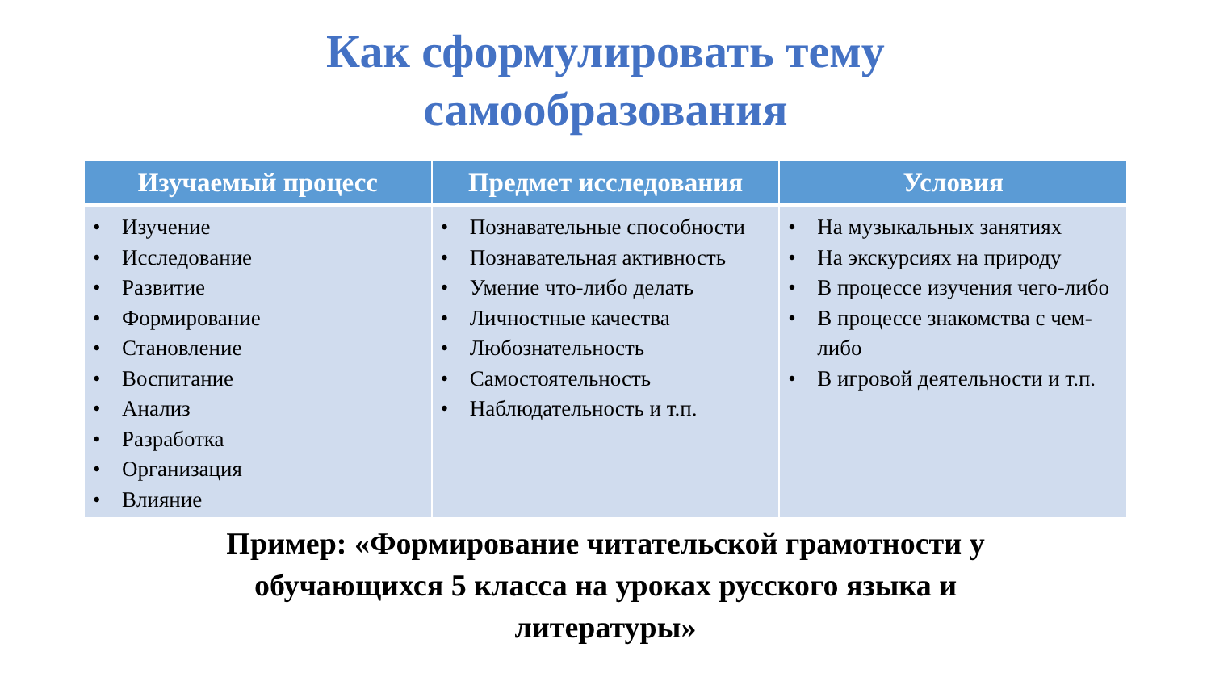Как сформулировать тему
самообразования
| Изучаемый процесс | Предмет исследования | Условия |
| --- | --- | --- |
| • Изучение • Исследование • Развитие • Формирование • Становление • Воспитание • Анализ • Разработка • Организация • Влияние | • Познавательные способности • Познавательная активность • Умение что-либо делать • Личностные качества • Любознательность • Самостоятельность • Наблюдательность и т.п. | • На музыкальных занятиях • На экскурсиях на природу • В процессе изучения чего-либо • В процессе знакомства с чем-либо • В игровой деятельности и т.п. |
Пример: «Формирование читательской грамотности у
обучающихся 5 класса на уроках русского языка и
литературы»